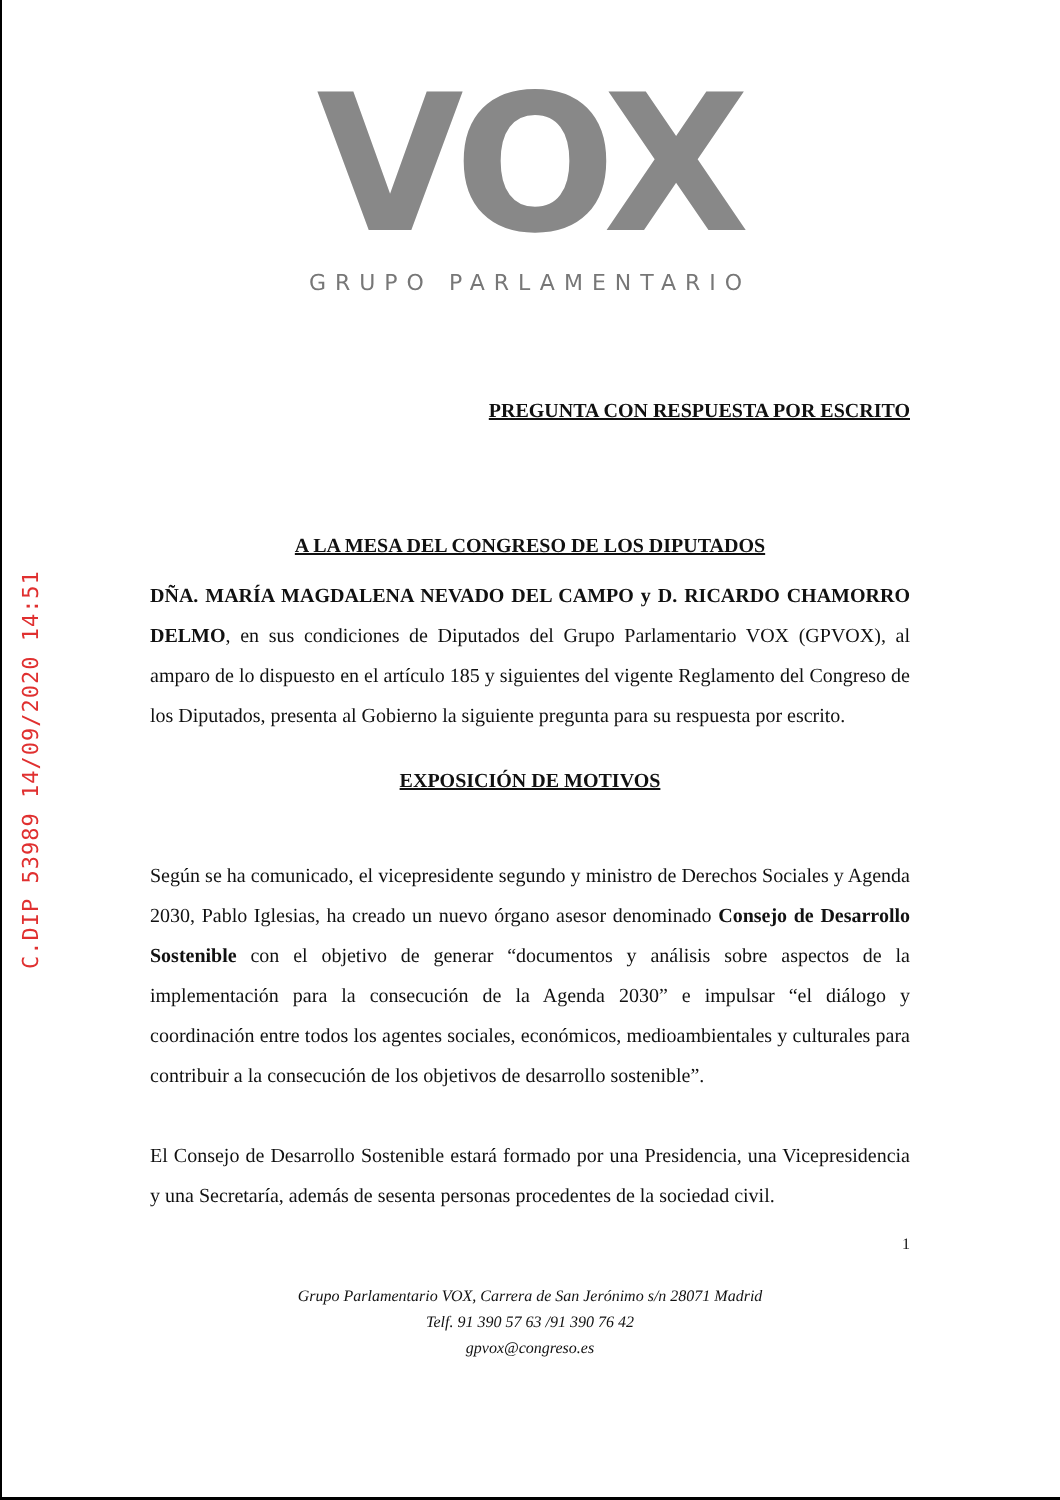C.DIP 53989 14/09/2020 14:51
VOX
GRUPO PARLAMENTARIO
PREGUNTA CON RESPUESTA POR ESCRITO
A LA MESA DEL CONGRESO DE LOS DIPUTADOS
DÑA. MARÍA MAGDALENA NEVADO DEL CAMPO y D. RICARDO CHAMORRO DELMO, en sus condiciones de Diputados del Grupo Parlamentario VOX (GPVOX), al amparo de lo dispuesto en el artículo 185 y siguientes del vigente Reglamento del Congreso de los Diputados, presenta al Gobierno la siguiente pregunta para su respuesta por escrito.
EXPOSICIÓN DE MOTIVOS
Según se ha comunicado, el vicepresidente segundo y ministro de Derechos Sociales y Agenda 2030, Pablo Iglesias, ha creado un nuevo órgano asesor denominado Consejo de Desarrollo Sostenible con el objetivo de generar “documentos y análisis sobre aspectos de la implementación para la consecución de la Agenda 2030” e impulsar “el diálogo y coordinación entre todos los agentes sociales, económicos, medioambientales y culturales para contribuir a la consecución de los objetivos de desarrollo sostenible”.
El Consejo de Desarrollo Sostenible estará formado por una Presidencia, una Vicepresidencia y una Secretaría, además de sesenta personas procedentes de la sociedad civil.
1
Grupo Parlamentario VOX, Carrera de San Jerónimo s/n 28071 Madrid
Telf. 91 390 57 63 /91 390 76 42
gpvox@congreso.es